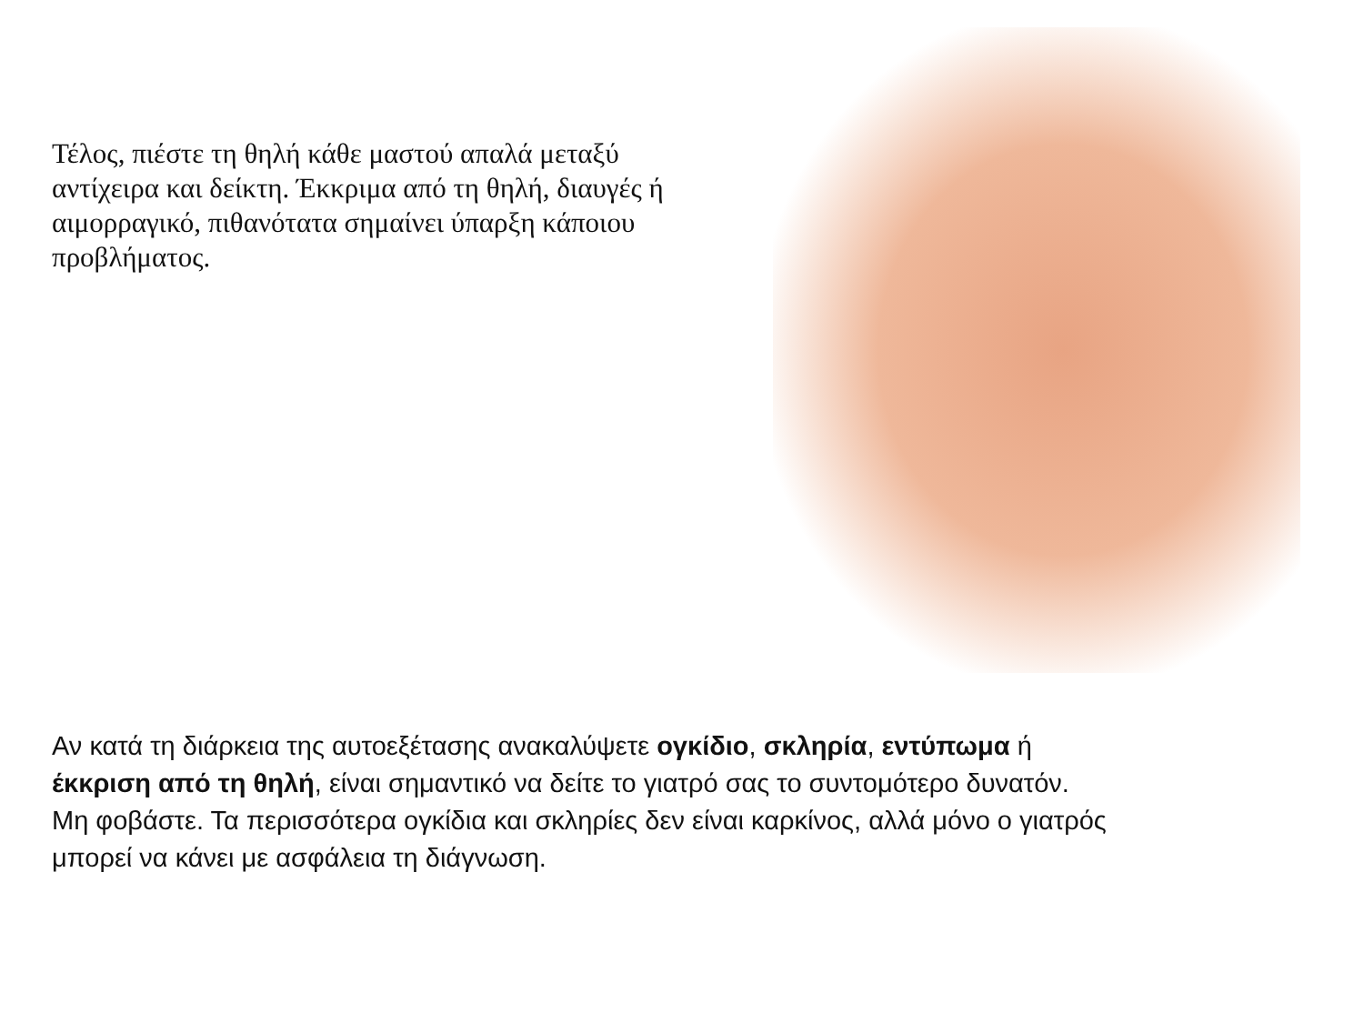Τέλος, πιέστε τη θηλή κάθε μαστού απαλά μεταξύ αντίχειρα και δείκτη. Έκκριμα από τη θηλή, διαυγές ή αιμορραγικό, πιθανότατα σημαίνει ύπαρξη κάποιου προβλήματος.
Αν κατά τη διάρκεια της αυτοεξέτασης ανακαλύψετε ογκίδιο, σκληρία, εντύπωμα ή έκκριση από τη θηλή, είναι σημαντικό να δείτε το γιατρό σας το συντομότερο δυνατόν. Μη φοβάστε. Τα περισσότερα ογκίδια και σκληρίες δεν είναι καρκίνος, αλλά μόνο ο γιατρός μπορεί να κάνει με ασφάλεια τη διάγνωση.